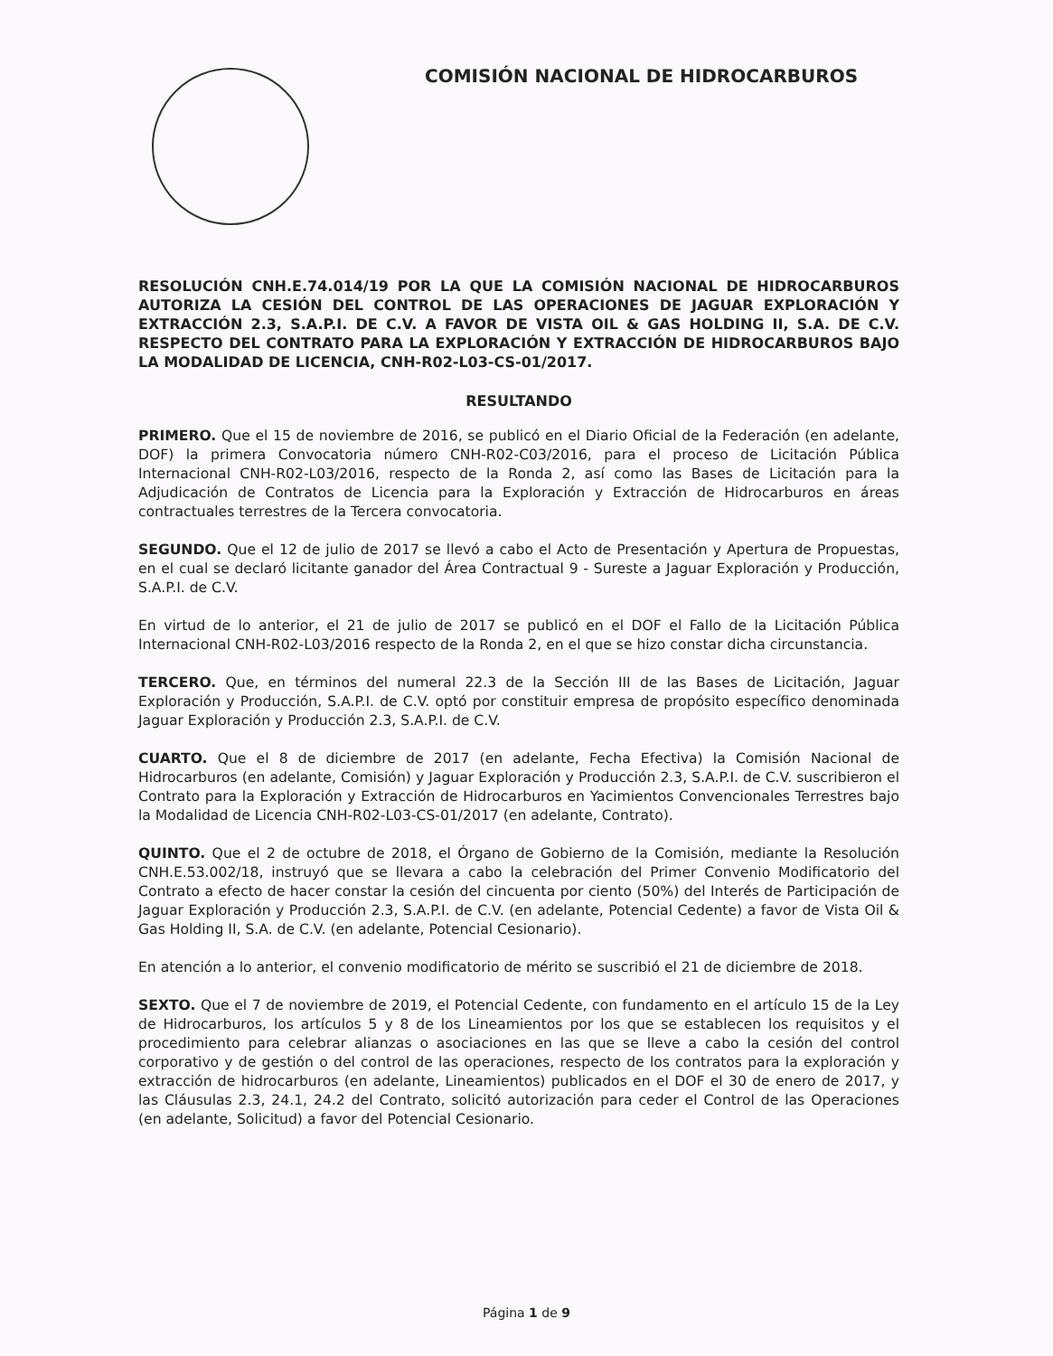COMISIÓN NACIONAL DE HIDROCARBUROS
RESOLUCIÓN CNH.E.74.014/19 POR LA QUE LA COMISIÓN NACIONAL DE HIDROCARBUROS AUTORIZA LA CESIÓN DEL CONTROL DE LAS OPERACIONES DE JAGUAR EXPLORACIÓN Y EXTRACCIÓN 2.3, S.A.P.I. DE C.V. A FAVOR DE VISTA OIL & GAS HOLDING II, S.A. DE C.V. RESPECTO DEL CONTRATO PARA LA EXPLORACIÓN Y EXTRACCIÓN DE HIDROCARBUROS BAJO LA MODALIDAD DE LICENCIA, CNH-R02-L03-CS-01/2017.
RESULTANDO
PRIMERO. Que el 15 de noviembre de 2016, se publicó en el Diario Oficial de la Federación (en adelante, DOF) la primera Convocatoria número CNH-R02-C03/2016, para el proceso de Licitación Pública Internacional CNH-R02-L03/2016, respecto de la Ronda 2, así como las Bases de Licitación para la Adjudicación de Contratos de Licencia para la Exploración y Extracción de Hidrocarburos en áreas contractuales terrestres de la Tercera convocatoria.
SEGUNDO. Que el 12 de julio de 2017 se llevó a cabo el Acto de Presentación y Apertura de Propuestas, en el cual se declaró licitante ganador del Área Contractual 9 - Sureste a Jaguar Exploración y Producción, S.A.P.I. de C.V.
En virtud de lo anterior, el 21 de julio de 2017 se publicó en el DOF el Fallo de la Licitación Pública Internacional CNH-R02-L03/2016 respecto de la Ronda 2, en el que se hizo constar dicha circunstancia.
TERCERO. Que, en términos del numeral 22.3 de la Sección III de las Bases de Licitación, Jaguar Exploración y Producción, S.A.P.I. de C.V. optó por constituir empresa de propósito específico denominada Jaguar Exploración y Producción 2.3, S.A.P.I. de C.V.
CUARTO. Que el 8 de diciembre de 2017 (en adelante, Fecha Efectiva) la Comisión Nacional de Hidrocarburos (en adelante, Comisión) y Jaguar Exploración y Producción 2.3, S.A.P.I. de C.V. suscribieron el Contrato para la Exploración y Extracción de Hidrocarburos en Yacimientos Convencionales Terrestres bajo la Modalidad de Licencia CNH-R02-L03-CS-01/2017 (en adelante, Contrato).
QUINTO. Que el 2 de octubre de 2018, el Órgano de Gobierno de la Comisión, mediante la Resolución CNH.E.53.002/18, instruyó que se llevara a cabo la celebración del Primer Convenio Modificatorio del Contrato a efecto de hacer constar la cesión del cincuenta por ciento (50%) del Interés de Participación de Jaguar Exploración y Producción 2.3, S.A.P.I. de C.V. (en adelante, Potencial Cedente) a favor de Vista Oil & Gas Holding II, S.A. de C.V. (en adelante, Potencial Cesionario).
En atención a lo anterior, el convenio modificatorio de mérito se suscribió el 21 de diciembre de 2018.
SEXTO. Que el 7 de noviembre de 2019, el Potencial Cedente, con fundamento en el artículo 15 de la Ley de Hidrocarburos, los artículos 5 y 8 de los Lineamientos por los que se establecen los requisitos y el procedimiento para celebrar alianzas o asociaciones en las que se lleve a cabo la cesión del control corporativo y de gestión o del control de las operaciones, respecto de los contratos para la exploración y extracción de hidrocarburos (en adelante, Lineamientos) publicados en el DOF el 30 de enero de 2017, y las Cláusulas 2.3, 24.1, 24.2 del Contrato, solicitó autorización para ceder el Control de las Operaciones (en adelante, Solicitud) a favor del Potencial Cesionario.
Página 1 de 9